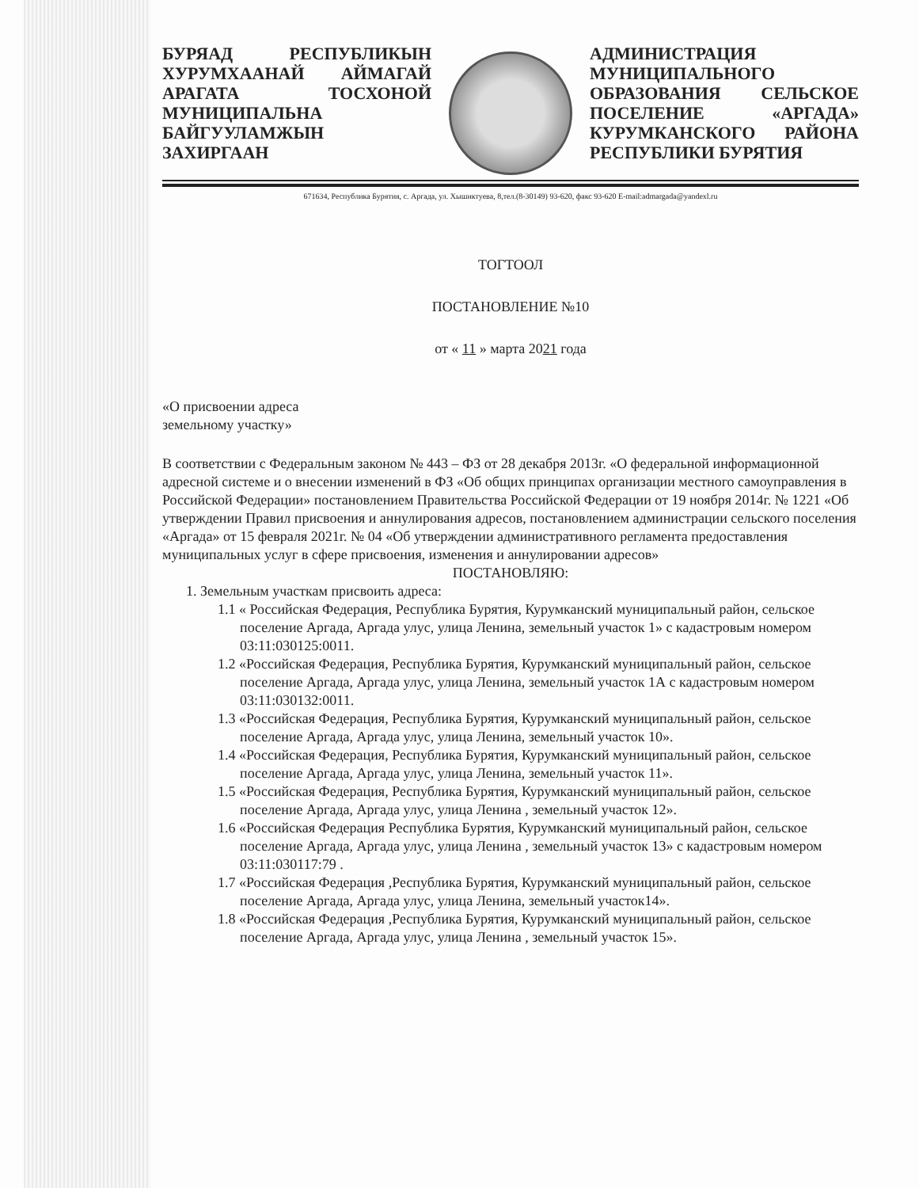БУРЯАД РЕСПУБЛИКЫН ХУРУМХААНАЙ АЙМАГАЙ АРАГАТА ТОСХОНОЙ МУНИЦИПАЛЬНА БАЙГУУЛАМЖЫН ЗАХИРГААН
АДМИНИСТРАЦИЯ МУНИЦИПАЛЬНОГО ОБРАЗОВАНИЯ СЕЛЬСКОЕ ПОСЕЛЕНИЕ «АРГАДА» КУРУМКАНСКОГО РАЙОНА РЕСПУБЛИКИ БУРЯТИЯ
671634, Республика Бурятия, с. Аргада, ул. Хышиктуева, 8,тел.(8-30149) 93-620, факс 93-620 E-mail:admargada@yandexl.ru
ТОГТООЛ
ПОСТАНОВЛЕНИЕ №10
от « 11 » марта 2021 года
«О присвоении адреса
земельному участку»
В соответствии с Федеральным законом № 443 – ФЗ от 28 декабря 2013г. «О федеральной информационной адресной системе и о внесении изменений в ФЗ «Об общих принципах организации местного самоуправления в Российской Федерации» постановлением Правительства Российской Федерации от 19 ноября 2014г. № 1221 «Об утверждении Правил присвоения и аннулирования адресов, постановлением администрации сельского поселения «Аргада» от 15 февраля 2021г. № 04 «Об утверждении административного регламента предоставления муниципальных услуг в сфере присвоения, изменения и аннулировании адресов»
ПОСТАНОВЛЯЮ:
1. Земельным участкам присвоить адреса:
1.1 « Российская Федерация, Республика Бурятия, Курумканский муниципальный район, сельское поселение Аргада, Аргада улус, улица Ленина, земельный участок 1» с кадастровым номером 03:11:030125:0011.
1.2 «Российская Федерация, Республика Бурятия, Курумканский муниципальный район, сельское поселение Аргада, Аргада улус, улица Ленина, земельный участок 1А с кадастровым номером 03:11:030132:0011.
1.3 «Российская Федерация, Республика Бурятия, Курумканский муниципальный район, сельское поселение Аргада, Аргада улус, улица Ленина, земельный участок 10».
1.4 «Российская Федерация, Республика Бурятия, Курумканский муниципальный район, сельское поселение Аргада, Аргада улус, улица Ленина, земельный участок 11».
1.5 «Российская Федерация, Республика Бурятия, Курумканский муниципальный район, сельское поселение Аргада, Аргада улус, улица Ленина , земельный участок 12».
1.6 «Российская Федерация Республика Бурятия, Курумканский муниципальный район, сельское поселение Аргада, Аргада улус, улица Ленина , земельный участок 13» с кадастровым номером 03:11:030117:79 .
1.7 «Российская Федерация ,Республика Бурятия, Курумканский муниципальный район, сельское поселение Аргада, Аргада улус, улица Ленина, земельный участок14».
1.8 «Российская Федерация ,Республика Бурятия, Курумканский муниципальный район, сельское поселение Аргада, Аргада улус, улица Ленина , земельный участок 15».